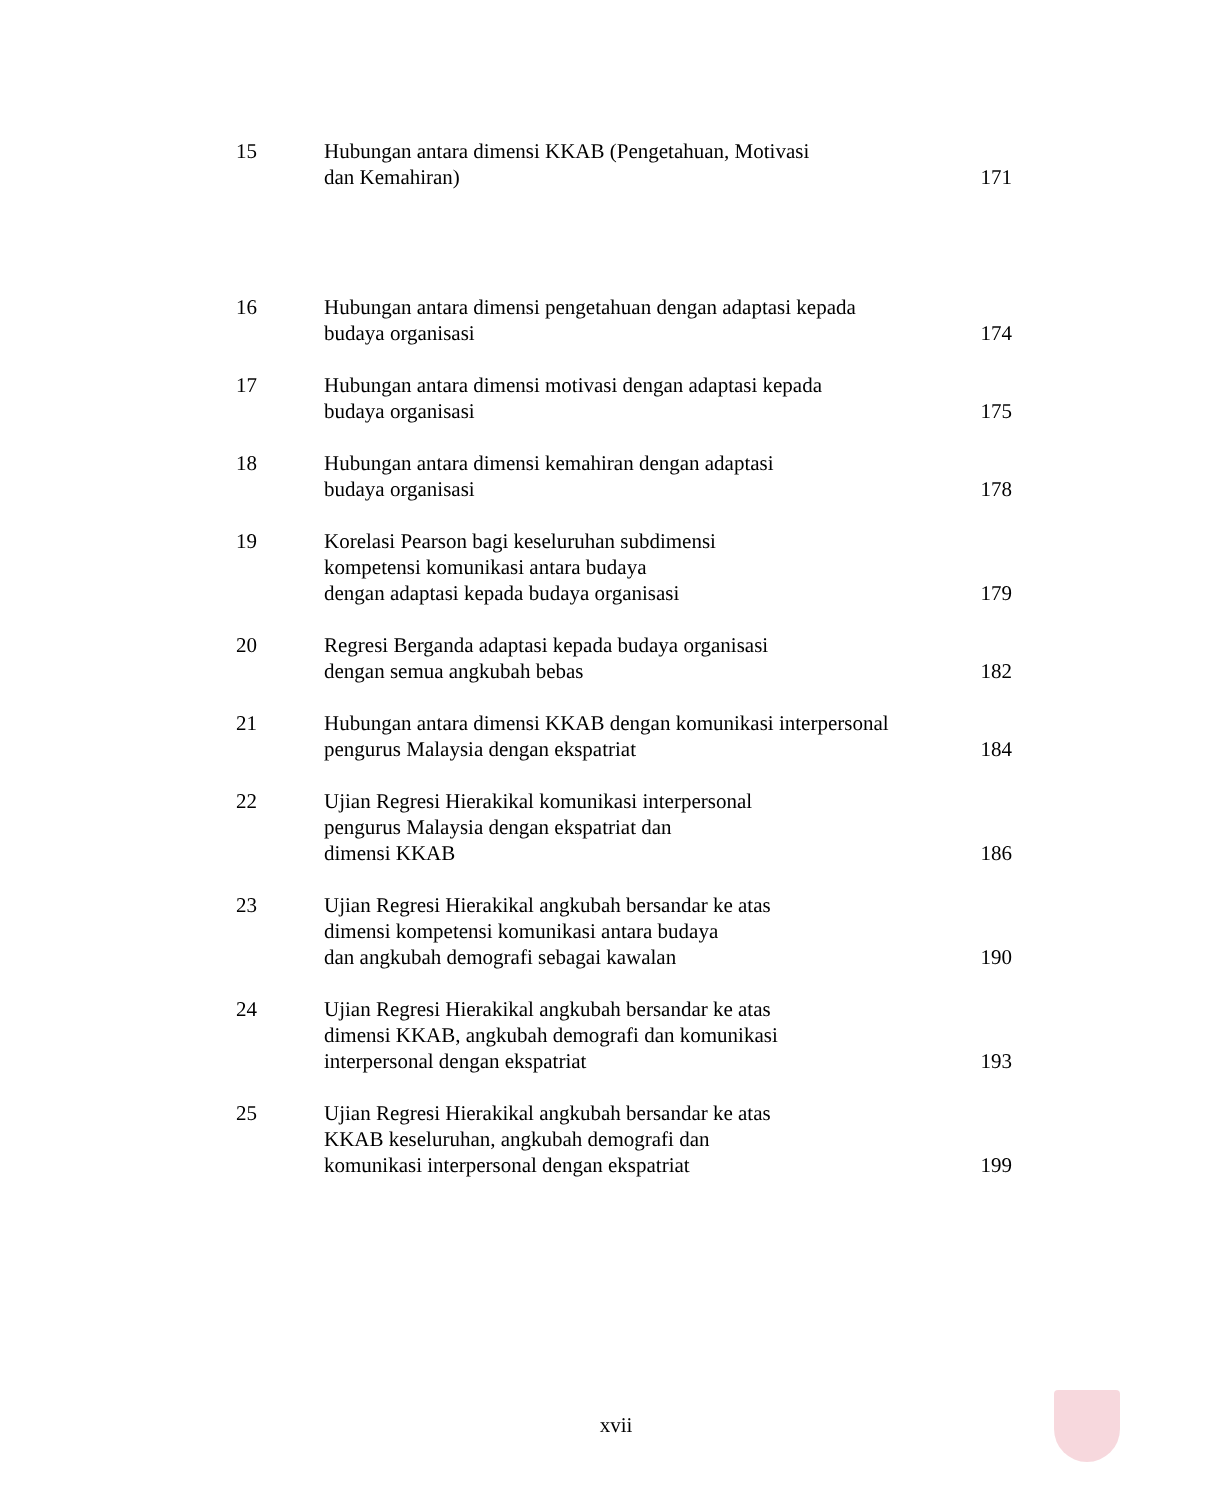15 Hubungan antara dimensi KKAB (Pengetahuan, Motivasi
dan Kemahiran)
171
16 Hubungan antara dimensi pengetahuan dengan adaptasi kepada
budaya organisasi
174
17 Hubungan antara dimensi motivasi dengan adaptasi kepada
budaya organisasi
175
18 Hubungan antara dimensi kemahiran dengan adaptasi
budaya organisasi
178
19 Korelasi Pearson bagi keseluruhan subdimensi
kompetensi komunikasi antara budaya
dengan adaptasi kepada budaya organisasi
179
20 Regresi Berganda adaptasi kepada budaya organisasi
dengan semua angkubah bebas
182
21 Hubungan antara dimensi KKAB dengan komunikasi interpersonal
pengurus Malaysia dengan ekspatriat
184
22 Ujian Regresi Hierakikal komunikasi interpersonal
pengurus Malaysia dengan ekspatriat dan
dimensi KKAB
186
23 Ujian Regresi Hierakikal angkubah bersandar ke atas
dimensi kompetensi komunikasi antara budaya
dan angkubah demografi sebagai kawalan
190
24 Ujian Regresi Hierakikal angkubah bersandar ke atas
dimensi KKAB, angkubah demografi dan komunikasi
interpersonal dengan ekspatriat
193
25 Ujian Regresi Hierakikal angkubah bersandar ke atas
KKAB keseluruhan, angkubah demografi dan
komunikasi interpersonal dengan ekspatriat
199
xvii